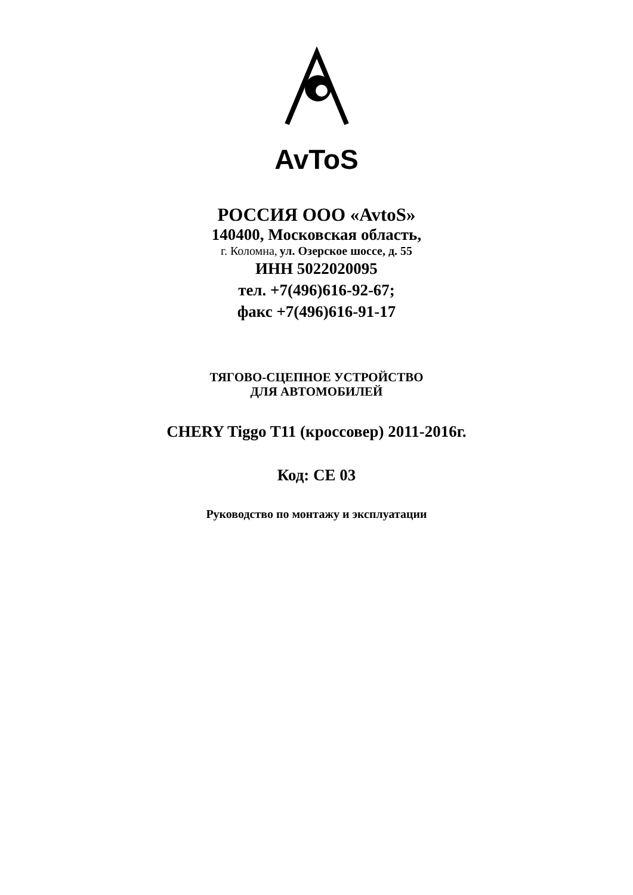AvToS
РОССИЯ ООО «AvtoS»
140400, Московская область,
г. Коломна, ул. Озерское шоссе, д. 55
ИНН 5022020095
тел. +7(496)616-92-67;
факс +7(496)616-91-17
ТЯГОВО-СЦЕПНОЕ УСТРОЙСТВО
ДЛЯ АВТОМОБИЛЕЙ
CHERY Tiggo T11 (кроссовер) 2011-2016г.
Код: CE 03
Руководство по монтажу и эксплуатации